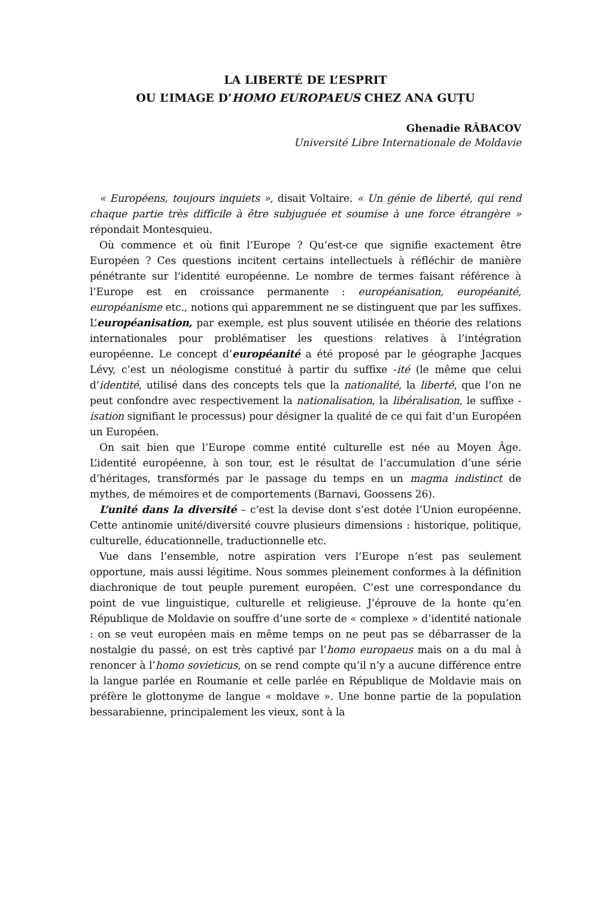LA LIBERTÉ DE L’ESPRIT
OU L’IMAGE D’HOMO EUROPAEUS CHEZ ANA GUȚU
Ghenadie RÂBACOV
Université Libre Internationale de Moldavie
« Européens, toujours inquiets », disait Voltaire. « Un génie de liberté, qui rend chaque partie très difficile à être subjuguée et soumise à une force étrangère » répondait Montesquieu.
Où commence et où finit l’Europe ? Qu’est-ce que signifie exactement être Européen ? Ces questions incitent certains intellectuels à réfléchir de manière pénétrante sur l’identité européenne. Le nombre de termes faisant référence à l’Europe est en croissance permanente : européanisation, européanité, européanisme etc., notions qui apparemment ne se distinguent que par les suffixes. L’européanisation, par exemple, est plus souvent utilisée en théorie des relations internationales pour problématiser les questions relatives à l’intégration européenne. Le concept d’européanité a été proposé par le géographe Jacques Lévy, c’est un néologisme constitué à partir du suffixe -ité (le même que celui d’identité, utilisé dans des concepts tels que la nationalité, la liberté, que l’on ne peut confondre avec respectivement la nationalisation, la libéralisation, le suffixe -isation signifiant le processus) pour désigner la qualité de ce qui fait d’un Européen un Européen.
On sait bien que l’Europe comme entité culturelle est née au Moyen Âge. L’identité européenne, à son tour, est le résultat de l’accumulation d’une série d’héritages, transformés par le passage du temps en un magma indistinct de mythes, de mémoires et de comportements (Barnavi, Goossens 26).
L’unité dans la diversité – c’est la devise dont s’est dotée l’Union européenne. Cette antinomie unité/diversité couvre plusieurs dimensions : historique, politique, culturelle, éducationnelle, traductionnelle etc.
Vue dans l’ensemble, notre aspiration vers l’Europe n’est pas seulement opportune, mais aussi légitime. Nous sommes pleinement conformes à la définition diachronique de tout peuple purement européen. C’est une correspondance du point de vue linguistique, culturelle et religieuse. J’éprouve de la honte qu’en République de Moldavie on souffre d’une sorte de « complexe » d’identité nationale : on se veut européen mais en même temps on ne peut pas se débarrasser de la nostalgie du passé, on est très captivé par l’homo europaeus mais on a du mal à renoncer à l’homo sovieticus, on se rend compte qu’il n’y a aucune différence entre la langue parlée en Roumanie et celle parlée en République de Moldavie mais on préfère le glottonyme de langue « moldave ». Une bonne partie de la population bessarabienne, principalement les vieux, sont à la